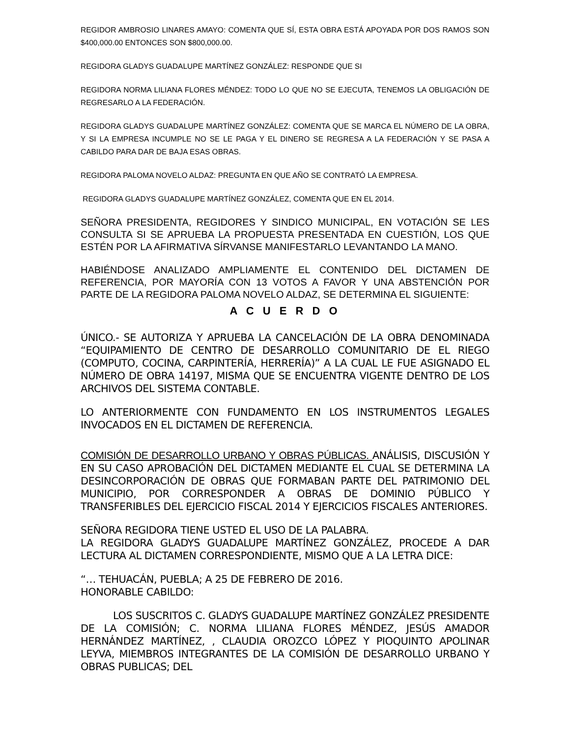REGIDOR AMBROSIO LINARES AMAYO: COMENTA QUE SÍ, ESTA OBRA ESTÁ APOYADA POR DOS RAMOS SON $400,000.00 ENTONCES SON $800,000.00.
REGIDORA GLADYS GUADALUPE MARTÍNEZ GONZÁLEZ: RESPONDE QUE SI
REGIDORA NORMA LILIANA FLORES MÉNDEZ: TODO LO QUE NO SE EJECUTA, TENEMOS LA OBLIGACIÓN DE REGRESARLO A LA FEDERACIÓN.
REGIDORA GLADYS GUADALUPE MARTÍNEZ GONZÁLEZ: COMENTA QUE SE MARCA EL NÚMERO DE LA OBRA, Y SI LA EMPRESA INCUMPLE NO SE LE PAGA Y EL DINERO SE REGRESA A LA FEDERACIÓN Y SE PASA A CABILDO PARA DAR DE BAJA ESAS OBRAS.
REGIDORA PALOMA NOVELO ALDAZ: PREGUNTA EN QUE AÑO SE CONTRATÓ LA EMPRESA.
REGIDORA GLADYS GUADALUPE MARTÍNEZ GONZÁLEZ, COMENTA QUE EN EL 2014.
SEÑORA PRESIDENTA, REGIDORES Y SINDICO MUNICIPAL, EN VOTACIÓN SE LES CONSULTA SI SE APRUEBA LA PROPUESTA PRESENTADA EN CUESTIÓN, LOS QUE ESTÉN POR LA AFIRMATIVA SÍRVANSE MANIFESTARLO LEVANTANDO LA MANO.
HABIÉNDOSE ANALIZADO AMPLIAMENTE EL CONTENIDO DEL DICTAMEN DE REFERENCIA, POR MAYORÍA CON 13 VOTOS A FAVOR Y UNA ABSTENCIÓN POR PARTE DE LA REGIDORA PALOMA NOVELO ALDAZ, SE DETERMINA EL SIGUIENTE:
A C U E R D O
ÚNICO.- SE AUTORIZA Y APRUEBA LA CANCELACIÓN DE LA OBRA DENOMINADA “EQUIPAMIENTO DE CENTRO DE DESARROLLO COMUNITARIO DE EL RIEGO (COMPUTO, COCINA, CARPINTERÍA, HERRERÍA)” A LA CUAL LE FUE ASIGNADO EL NÚMERO DE OBRA 14197, MISMA QUE SE ENCUENTRA VIGENTE DENTRO DE LOS ARCHIVOS DEL SISTEMA CONTABLE.
LO ANTERIORMENTE CON FUNDAMENTO EN LOS INSTRUMENTOS LEGALES INVOCADOS EN EL DICTAMEN DE REFERENCIA.
COMISIÓN DE DESARROLLO URBANO Y OBRAS PÚBLICAS. ANÁLISIS, DISCUSIÓN Y EN SU CASO APROBACIÓN DEL DICTAMEN MEDIANTE EL CUAL SE DETERMINA LA DESINCORPORACIÓN DE OBRAS QUE FORMABAN PARTE DEL PATRIMONIO DEL MUNICIPIO, POR CORRESPONDER A OBRAS DE DOMINIO PÚBLICO Y TRANSFERIBLES DEL EJERCICIO FISCAL 2014 Y EJERCICIOS FISCALES ANTERIORES.
SEÑORA REGIDORA TIENE USTED EL USO DE LA PALABRA.
LA REGIDORA GLADYS GUADALUPE MARTÍNEZ GONZÁLEZ, PROCEDE A DAR LECTURA AL DICTAMEN CORRESPONDIENTE, MISMO QUE A LA LETRA DICE:
“… TEHUACÁN, PUEBLA; A 25 DE FEBRERO DE 2016.
HONORABLE CABILDO:
LOS SUSCRITOS C. GLADYS GUADALUPE MARTÍNEZ GONZÁLEZ PRESIDENTE DE LA COMISIÓN; C. NORMA LILIANA FLORES MÉNDEZ, JESÚS AMADOR HERNÁNDEZ MARTÍNEZ, , CLAUDIA OROZCO LÓPEZ Y PIOQUINTO APOLINAR LEYVA, MIEMBROS INTEGRANTES DE LA COMISIÓN DE DESARROLLO URBANO Y OBRAS PUBLICAS; DEL